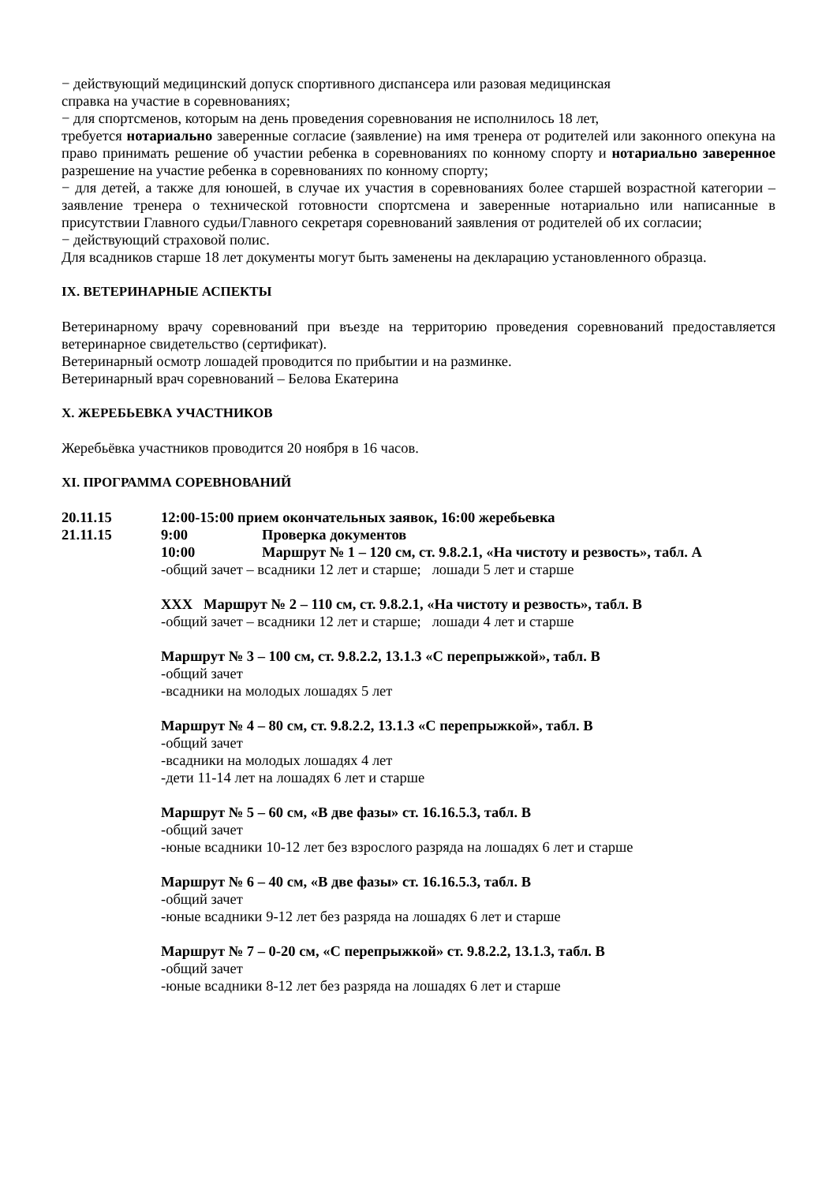− действующий медицинский допуск спортивного диспансера или разовая медицинская
справка на участие в соревнованиях;
− для спортсменов, которым на день проведения соревнования не исполнилось 18 лет,
требуется нотариально заверенные согласие (заявление) на имя тренера от родителей или законного опекуна на право принимать решение об участии ребенка в соревнованиях по конному спорту и нотариально заверенное разрешение на участие ребенка в соревнованиях по конному спорту;
− для детей, а также для юношей, в случае их участия в соревнованиях более старшей возрастной категории – заявление тренера о технической готовности спортсмена и заверенные нотариально или написанные в присутствии Главного судьи/Главного секретаря соревнований заявления от родителей об их согласии;
− действующий страховой полис.
Для всадников старше 18 лет документы могут быть заменены на декларацию установленного образца.
IX. ВЕТЕРИНАРНЫЕ АСПЕКТЫ
Ветеринарному врачу соревнований при въезде на территорию проведения соревнований предоставляется ветеринарное свидетельство (сертификат).
Ветеринарный осмотр лошадей проводится по прибытии и на разминке.
Ветеринарный врач соревнований – Белова Екатерина
X. ЖЕРЕБЬЕВКА УЧАСТНИКОВ
Жеребьёвка участников проводится 20 ноября в 16 часов.
XI. ПРОГРАММА СОРЕВНОВАНИЙ
20.11.15 12:00-15:00 прием окончательных заявок, 16:00 жеребьевка
21.11.15 9:00 Проверка документов
10:00 Маршрут № 1 – 120 см, ст. 9.8.2.1, «На чистоту и резвость», табл. А
-общий зачет – всадники 12 лет и старше; лошади 5 лет и старше
ХХХ Маршрут № 2 – 110 см, ст. 9.8.2.1, «На чистоту и резвость», табл. В
-общий зачет – всадники 12 лет и старше; лошади 4 лет и старше
Маршрут № 3 – 100 см, ст. 9.8.2.2, 13.1.3 «С перепрыжкой», табл. В
-общий зачет
-всадники на молодых лошадях 5 лет
Маршрут № 4 – 80 см, ст. 9.8.2.2, 13.1.3 «С перепрыжкой», табл. В
-общий зачет
-всадники на молодых лошадях 4 лет
-дети 11-14 лет на лошадях 6 лет и старше
Маршрут № 5 – 60 см, «В две фазы» ст. 16.16.5.3, табл. В
-общий зачет
-юные всадники 10-12 лет без взрослого разряда на лошадях 6 лет и старше
Маршрут № 6 – 40 см, «В две фазы» ст. 16.16.5.3, табл. В
-общий зачет
-юные всадники 9-12 лет без разряда на лошадях 6 лет и старше
Маршрут № 7 – 0-20 см, «С перепрыжкой» ст. 9.8.2.2, 13.1.3, табл. В
-общий зачет
-юные всадники 8-12 лет без разряда на лошадях 6 лет и старше